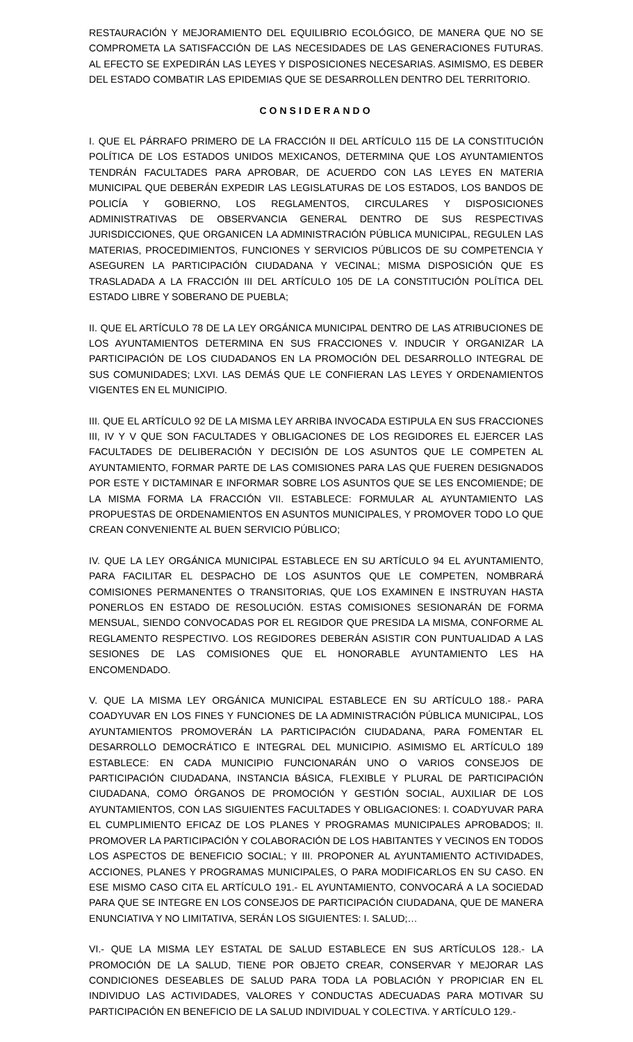RESTAURACIÓN Y MEJORAMIENTO DEL EQUILIBRIO ECOLÓGICO, DE MANERA QUE NO SE COMPROMETA LA SATISFACCIÓN DE LAS NECESIDADES DE LAS GENERACIONES FUTURAS. AL EFECTO SE EXPEDIRÁN LAS LEYES Y DISPOSICIONES NECESARIAS. ASIMISMO, ES DEBER DEL ESTADO COMBATIR LAS EPIDEMIAS QUE SE DESARROLLEN DENTRO DEL TERRITORIO.
CONSIDERANDO
I. QUE EL PÁRRAFO PRIMERO DE LA FRACCIÓN II DEL ARTÍCULO 115 DE LA CONSTITUCIÓN POLÍTICA DE LOS ESTADOS UNIDOS MEXICANOS, DETERMINA QUE LOS AYUNTAMIENTOS TENDRÁN FACULTADES PARA APROBAR, DE ACUERDO CON LAS LEYES EN MATERIA MUNICIPAL QUE DEBERÁN EXPEDIR LAS LEGISLATURAS DE LOS ESTADOS, LOS BANDOS DE POLICÍA Y GOBIERNO, LOS REGLAMENTOS, CIRCULARES Y DISPOSICIONES ADMINISTRATIVAS DE OBSERVANCIA GENERAL DENTRO DE SUS RESPECTIVAS JURISDICCIONES, QUE ORGANICEN LA ADMINISTRACIÓN PÚBLICA MUNICIPAL, REGULEN LAS MATERIAS, PROCEDIMIENTOS, FUNCIONES Y SERVICIOS PÚBLICOS DE SU COMPETENCIA Y ASEGUREN LA PARTICIPACIÓN CIUDADANA Y VECINAL; MISMA DISPOSICIÓN QUE ES TRASLADADA A LA FRACCIÓN III DEL ARTÍCULO 105 DE LA CONSTITUCIÓN POLÍTICA DEL ESTADO LIBRE Y SOBERANO DE PUEBLA;
II. QUE EL ARTÍCULO 78 DE LA LEY ORGÁNICA MUNICIPAL DENTRO DE LAS ATRIBUCIONES DE LOS AYUNTAMIENTOS DETERMINA EN SUS FRACCIONES V. INDUCIR Y ORGANIZAR LA PARTICIPACIÓN DE LOS CIUDADANOS EN LA PROMOCIÓN DEL DESARROLLO INTEGRAL DE SUS COMUNIDADES; LXVI. LAS DEMÁS QUE LE CONFIERAN LAS LEYES Y ORDENAMIENTOS VIGENTES EN EL MUNICIPIO.
III. QUE EL ARTÍCULO 92 DE LA MISMA LEY ARRIBA INVOCADA ESTIPULA EN SUS FRACCIONES III, IV Y V QUE SON FACULTADES Y OBLIGACIONES DE LOS REGIDORES EL EJERCER LAS FACULTADES DE DELIBERACIÓN Y DECISIÓN DE LOS ASUNTOS QUE LE COMPETEN AL AYUNTAMIENTO, FORMAR PARTE DE LAS COMISIONES PARA LAS QUE FUEREN DESIGNADOS POR ESTE Y DICTAMINAR E INFORMAR SOBRE LOS ASUNTOS QUE SE LES ENCOMIENDE; DE LA MISMA FORMA LA FRACCIÓN VII. ESTABLECE: FORMULAR AL AYUNTAMIENTO LAS PROPUESTAS DE ORDENAMIENTOS EN ASUNTOS MUNICIPALES, Y PROMOVER TODO LO QUE CREAN CONVENIENTE AL BUEN SERVICIO PÚBLICO;
IV. QUE LA LEY ORGÁNICA MUNICIPAL ESTABLECE EN SU ARTÍCULO 94 EL AYUNTAMIENTO, PARA FACILITAR EL DESPACHO DE LOS ASUNTOS QUE LE COMPETEN, NOMBRARÁ COMISIONES PERMANENTES O TRANSITORIAS, QUE LOS EXAMINEN E INSTRUYAN HASTA PONERLOS EN ESTADO DE RESOLUCIÓN. ESTAS COMISIONES SESIONARÁN DE FORMA MENSUAL, SIENDO CONVOCADAS POR EL REGIDOR QUE PRESIDA LA MISMA, CONFORME AL REGLAMENTO RESPECTIVO. LOS REGIDORES DEBERÁN ASISTIR CON PUNTUALIDAD A LAS SESIONES DE LAS COMISIONES QUE EL HONORABLE AYUNTAMIENTO LES HA ENCOMENDADO.
V. QUE LA MISMA LEY ORGÁNICA MUNICIPAL ESTABLECE EN SU ARTÍCULO 188.- PARA COADYUVAR EN LOS FINES Y FUNCIONES DE LA ADMINISTRACIÓN PÚBLICA MUNICIPAL, LOS AYUNTAMIENTOS PROMOVERÁN LA PARTICIPACIÓN CIUDADANA, PARA FOMENTAR EL DESARROLLO DEMOCRÁTICO E INTEGRAL DEL MUNICIPIO. ASIMISMO EL ARTÍCULO 189 ESTABLECE: EN CADA MUNICIPIO FUNCIONARÁN UNO O VARIOS CONSEJOS DE PARTICIPACIÓN CIUDADANA, INSTANCIA BÁSICA, FLEXIBLE Y PLURAL DE PARTICIPACIÓN CIUDADANA, COMO ÓRGANOS DE PROMOCIÓN Y GESTIÓN SOCIAL, AUXILIAR DE LOS AYUNTAMIENTOS, CON LAS SIGUIENTES FACULTADES Y OBLIGACIONES: I. COADYUVAR PARA EL CUMPLIMIENTO EFICAZ DE LOS PLANES Y PROGRAMAS MUNICIPALES APROBADOS; II. PROMOVER LA PARTICIPACIÓN Y COLABORACIÓN DE LOS HABITANTES Y VECINOS EN TODOS LOS ASPECTOS DE BENEFICIO SOCIAL; Y III. PROPONER AL AYUNTAMIENTO ACTIVIDADES, ACCIONES, PLANES Y PROGRAMAS MUNICIPALES, O PARA MODIFICARLOS EN SU CASO. EN ESE MISMO CASO CITA EL ARTÍCULO 191.- EL AYUNTAMIENTO, CONVOCARÁ A LA SOCIEDAD PARA QUE SE INTEGRE EN LOS CONSEJOS DE PARTICIPACIÓN CIUDADANA, QUE DE MANERA ENUNCIATIVA Y NO LIMITATIVA, SERÁN LOS SIGUIENTES: I. SALUD;…
VI.- QUE LA MISMA LEY ESTATAL DE SALUD ESTABLECE EN SUS ARTÍCULOS 128.- LA PROMOCIÓN DE LA SALUD, TIENE POR OBJETO CREAR, CONSERVAR Y MEJORAR LAS CONDICIONES DESEABLES DE SALUD PARA TODA LA POBLACIÓN Y PROPICIAR EN EL INDIVIDUO LAS ACTIVIDADES, VALORES Y CONDUCTAS ADECUADAS PARA MOTIVAR SU PARTICIPACIÓN EN BENEFICIO DE LA SALUD INDIVIDUAL Y COLECTIVA. Y ARTÍCULO 129.-